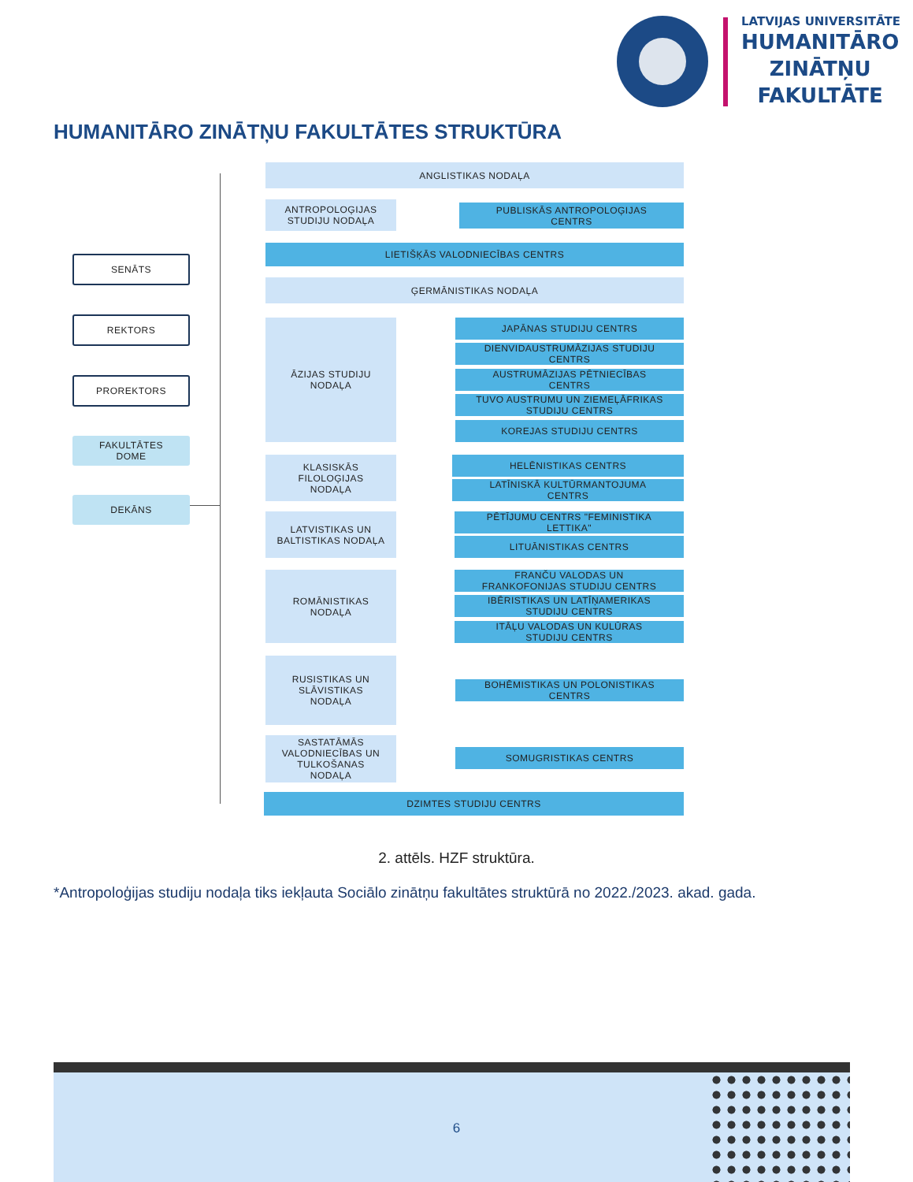LATVIJAS UNIVERSITĀTE
HUMANITĀRO
ZINĀTŅU
FAKULTĀTE
HUMANITĀRO ZINĀTŅU FAKULTĀTES STRUKTŪRA
SENĀTS
REKTORS
PROREKTORS
FAKULTĀTES
DOME
DEKĀNS
ANGLISTIKAS NODAĻA
ANTROPOLOĢIJAS
STUDIJU NODAĻA
PUBLISKĀS ANTROPOLOĢIJAS
CENTRS
LIETIŠĶĀS VALODNIECĪBAS CENTRS
ĢERMĀNISTIKAS NODAĻA
ĀZIJAS STUDIJU
NODAĻA
JAPĀNAS STUDIJU CENTRS
DIENVIDAUSTRUMĀZIJAS STUDIJU
CENTRS
AUSTRUMĀZIJAS PĒTNIECĪBAS
CENTRS
TUVO AUSTRUMU UN ZIEMEĻĀFRIKAS
STUDIJU CENTRS
KOREJAS STUDIJU CENTRS
KLASISKĀS
FILOLOĢIJAS
NODAĻA
HELĒNISTIKAS CENTRS
LATĪNISKĀ KULTŪRMANTOJUMA
CENTRS
LATVISTIKAS UN
BALTISTIKAS NODAĻA
PĒTĪJUMU CENTRS "FEMINISTIKA
LETTIKA"
LITUĀNISTIKAS CENTRS
ROMĀNISTIKAS
NODAĻA
FRANČU VALODAS UN
FRANKOFONIJAS STUDIJU CENTRS
IBĒRISTIKAS UN LATĪŅAMERIKAS
STUDIJU CENTRS
ITĀĻU VALODAS UN KULŪRAS
STUDIJU CENTRS
RUSISTIKAS UN
SLĀVISTIKAS
NODAĻA
BOHĒMISTIKAS UN POLONISTIKAS
CENTRS
SASTATĀMĀS
VALODNIECĪBAS UN
TULKOŠANAS
NODAĻA
SOMUGRISTIKAS CENTRS
DZIMTES STUDIJU CENTRS
2. attēls. HZF struktūra.
*Antropoloģijas studiju nodaļa tiks iekļauta Sociālo zinātņu fakultātes struktūrā no 2022./2023. akad. gada.
6